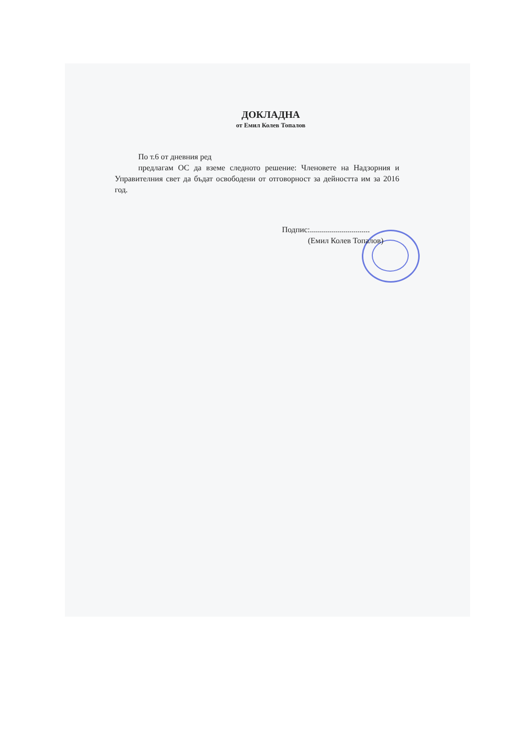ДОКЛАДНА
от Емил Колев Топалов
По т.6 от дневния ред
предлагам ОС да вземе следното решение: Членовете на Надзорния и Управителния свет да бъдат освободени от отговорност за дейността им за 2016 год.
Подпис:..............................
(Емил Колев Топалов)